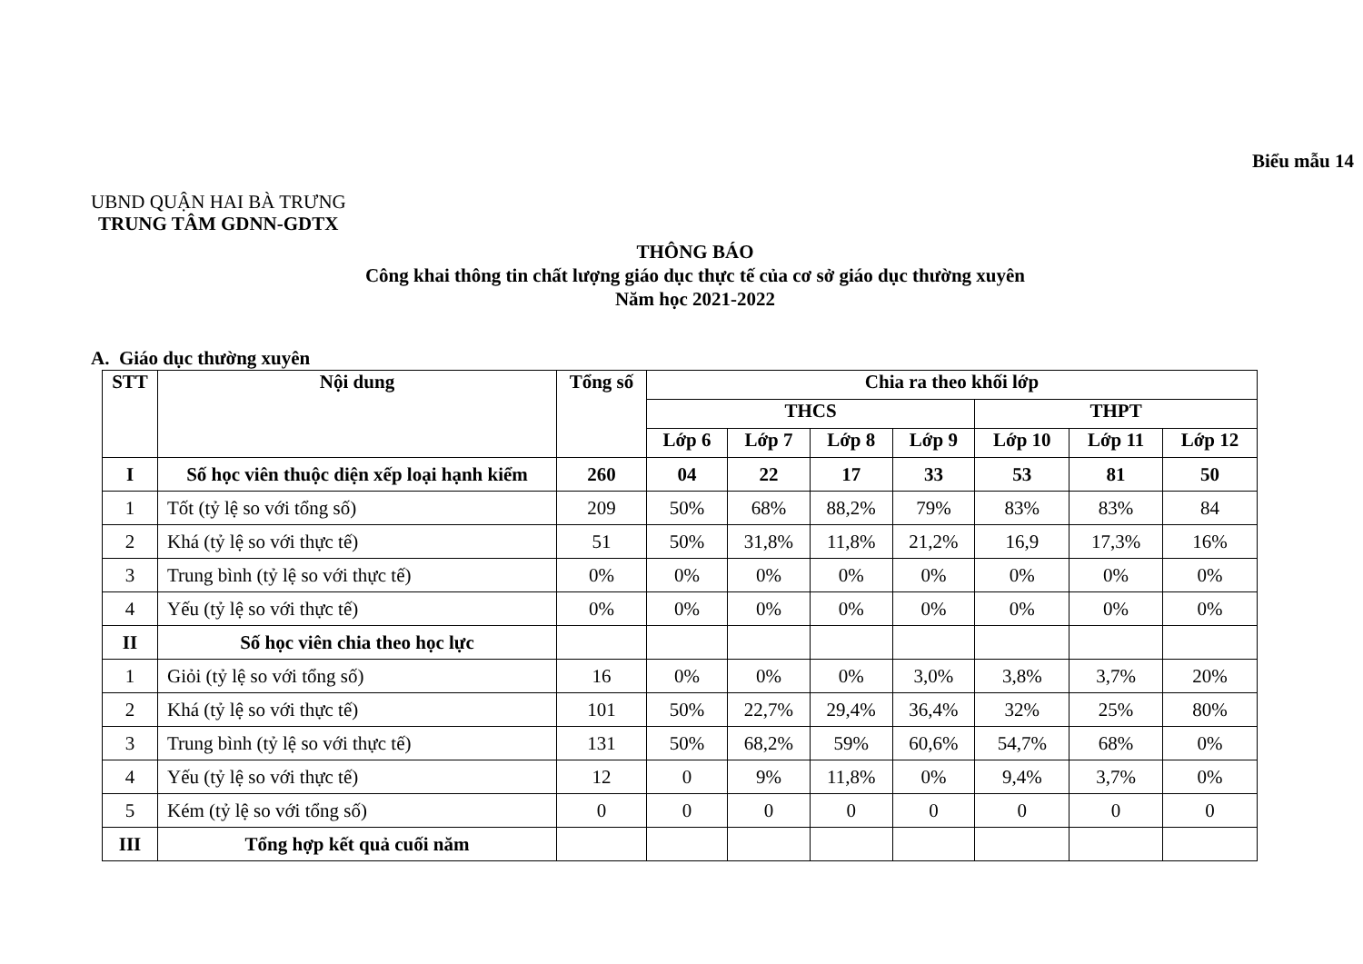Biểu mẫu 14
UBND QUẬN HAI BÀ TRƯNG
TRUNG TÂM GDNN-GDTX
THÔNG BÁO
Công khai thông tin chất lượng giáo dục thực tế của cơ sở giáo dục thường xuyên
Năm học 2021-2022
A. Giáo dục thường xuyên
| STT | Nội dung | Tổng số | Chia ra theo khối lớp | | | | | | |
| --- | --- | --- | --- | --- | --- | --- | --- | --- | --- |
| | | | THCS | | | | THPT | | |
| | | | Lớp 6 | Lớp 7 | Lớp 8 | Lớp 9 | Lớp 10 | Lớp 11 | Lớp 12 |
| I | Số học viên thuộc diện xếp loại hạnh kiểm | 260 | 04 | 22 | 17 | 33 | 53 | 81 | 50 |
| 1 | Tốt (tỷ lệ so với tổng số) | 209 | 50% | 68% | 88,2% | 79% | 83% | 83% | 84 |
| 2 | Khá (tỷ lệ so với thực tế) | 51 | 50% | 31,8% | 11,8% | 21,2% | 16,9 | 17,3% | 16% |
| 3 | Trung bình (tỷ lệ so với thực tế) | 0% | 0% | 0% | 0% | 0% | 0% | 0% | 0% |
| 4 | Yếu (tỷ lệ so với thực tế) | 0% | 0% | 0% | 0% | 0% | 0% | 0% | 0% |
| II | Số học viên chia theo học lực | | | | | | | | |
| 1 | Giỏi (tỷ lệ so với tổng số) | 16 | 0% | 0% | 0% | 3,0% | 3,8% | 3,7% | 20% |
| 2 | Khá (tỷ lệ so với thực tế) | 101 | 50% | 22,7% | 29,4% | 36,4% | 32% | 25% | 80% |
| 3 | Trung bình (tỷ lệ so với thực tế) | 131 | 50% | 68,2% | 59% | 60,6% | 54,7% | 68% | 0% |
| 4 | Yếu (tỷ lệ so với thực tế) | 12 | 0 | 9% | 11,8% | 0% | 9,4% | 3,7% | 0% |
| 5 | Kém (tỷ lệ so với tổng số) | 0 | 0 | 0 | 0 | 0 | 0 | 0 | 0 |
| III | Tổng hợp kết quả cuối năm | | | | | | | | |